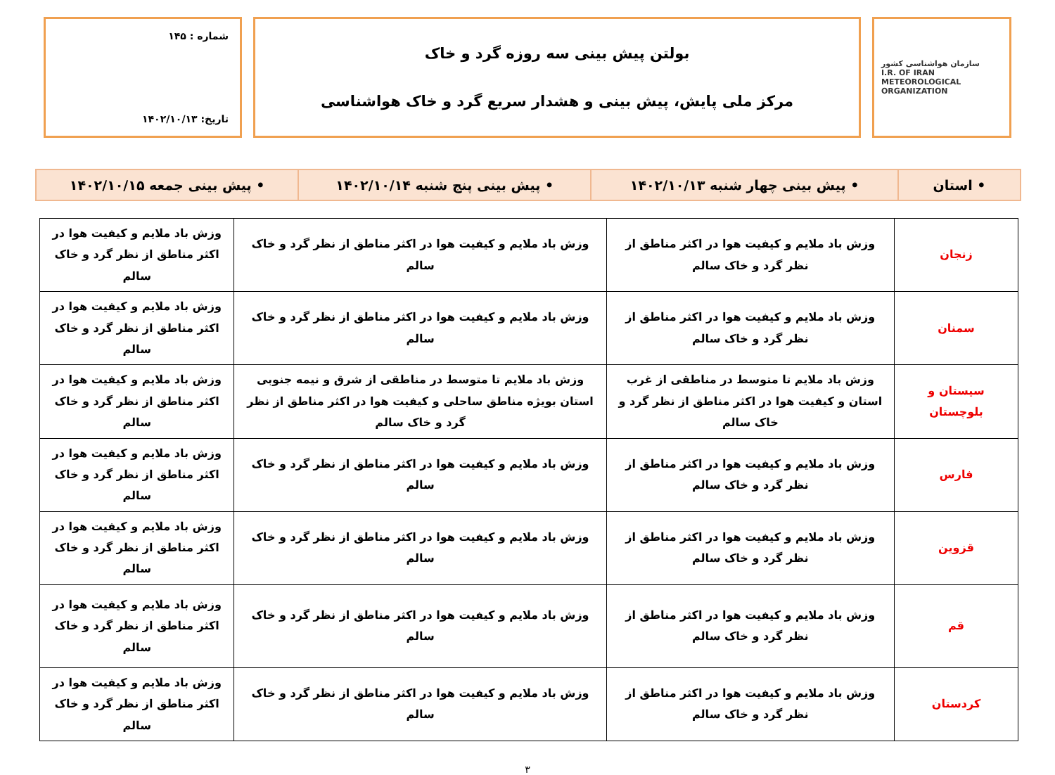سازمان هواشناسی کشور
I.R. OF IRAN
METEOROLOGICAL
ORGANIZATION
بولتن پیش بینی سه روزه گرد و خاک
مرکز ملی پایش، پیش بینی و هشدار سریع گرد و خاک هواشناسی
شماره : ۱۴۵
تاریخ: ۱۴۰۲/۱۰/۱۳
| • استان | • پیش بینی چهار شنبه ۱۴۰۲/۱۰/۱۳ | • پیش بینی پنج شنبه ۱۴۰۲/۱۰/۱۴ | • پیش بینی جمعه ۱۴۰۲/۱۰/۱۵ |
| زنجان | وزش باد ملایم و کیفیت هوا در اکثر مناطق از نظر گرد و خاک سالم | وزش باد ملایم و کیفیت هوا در اکثر مناطق از نظر گرد و خاک سالم | وزش باد ملایم و کیفیت هوا در اکثر مناطق از نظر گرد و خاک سالم |
| سمنان | وزش باد ملایم و کیفیت هوا در اکثر مناطق از نظر گرد و خاک سالم | وزش باد ملایم و کیفیت هوا در اکثر مناطق از نظر گرد و خاک سالم | وزش باد ملایم و کیفیت هوا در اکثر مناطق از نظر گرد و خاک سالم |
| سیستان و بلوچستان | وزش باد ملایم تا متوسط در مناطقی از غرب استان و کیفیت هوا در اکثر مناطق از نظر گرد و خاک سالم | وزش باد ملایم تا متوسط در مناطقی از شرق و نیمه جنوبی استان بویژه مناطق ساحلی و کیفیت هوا در اکثر مناطق از نظر گرد و خاک سالم | وزش باد ملایم و کیفیت هوا در اکثر مناطق از نظر گرد و خاک سالم |
| فارس | وزش باد ملایم و کیفیت هوا در اکثر مناطق از نظر گرد و خاک سالم | وزش باد ملایم و کیفیت هوا در اکثر مناطق از نظر گرد و خاک سالم | وزش باد ملایم و کیفیت هوا در اکثر مناطق از نظر گرد و خاک سالم |
| قزوین | وزش باد ملایم و کیفیت هوا در اکثر مناطق از نظر گرد و خاک سالم | وزش باد ملایم و کیفیت هوا در اکثر مناطق از نظر گرد و خاک سالم | وزش باد ملایم و کیفیت هوا در اکثر مناطق از نظر گرد و خاک سالم |
| قم | وزش باد ملایم و کیفیت هوا در اکثر مناطق از نظر گرد و خاک سالم | وزش باد ملایم و کیفیت هوا در اکثر مناطق از نظر گرد و خاک سالم | وزش باد ملایم و کیفیت هوا در اکثر مناطق از نظر گرد و خاک سالم |
| کردستان | وزش باد ملایم و کیفیت هوا در اکثر مناطق از نظر گرد و خاک سالم | وزش باد ملایم و کیفیت هوا در اکثر مناطق از نظر گرد و خاک سالم | وزش باد ملایم و کیفیت هوا در اکثر مناطق از نظر گرد و خاک سالم |
۳